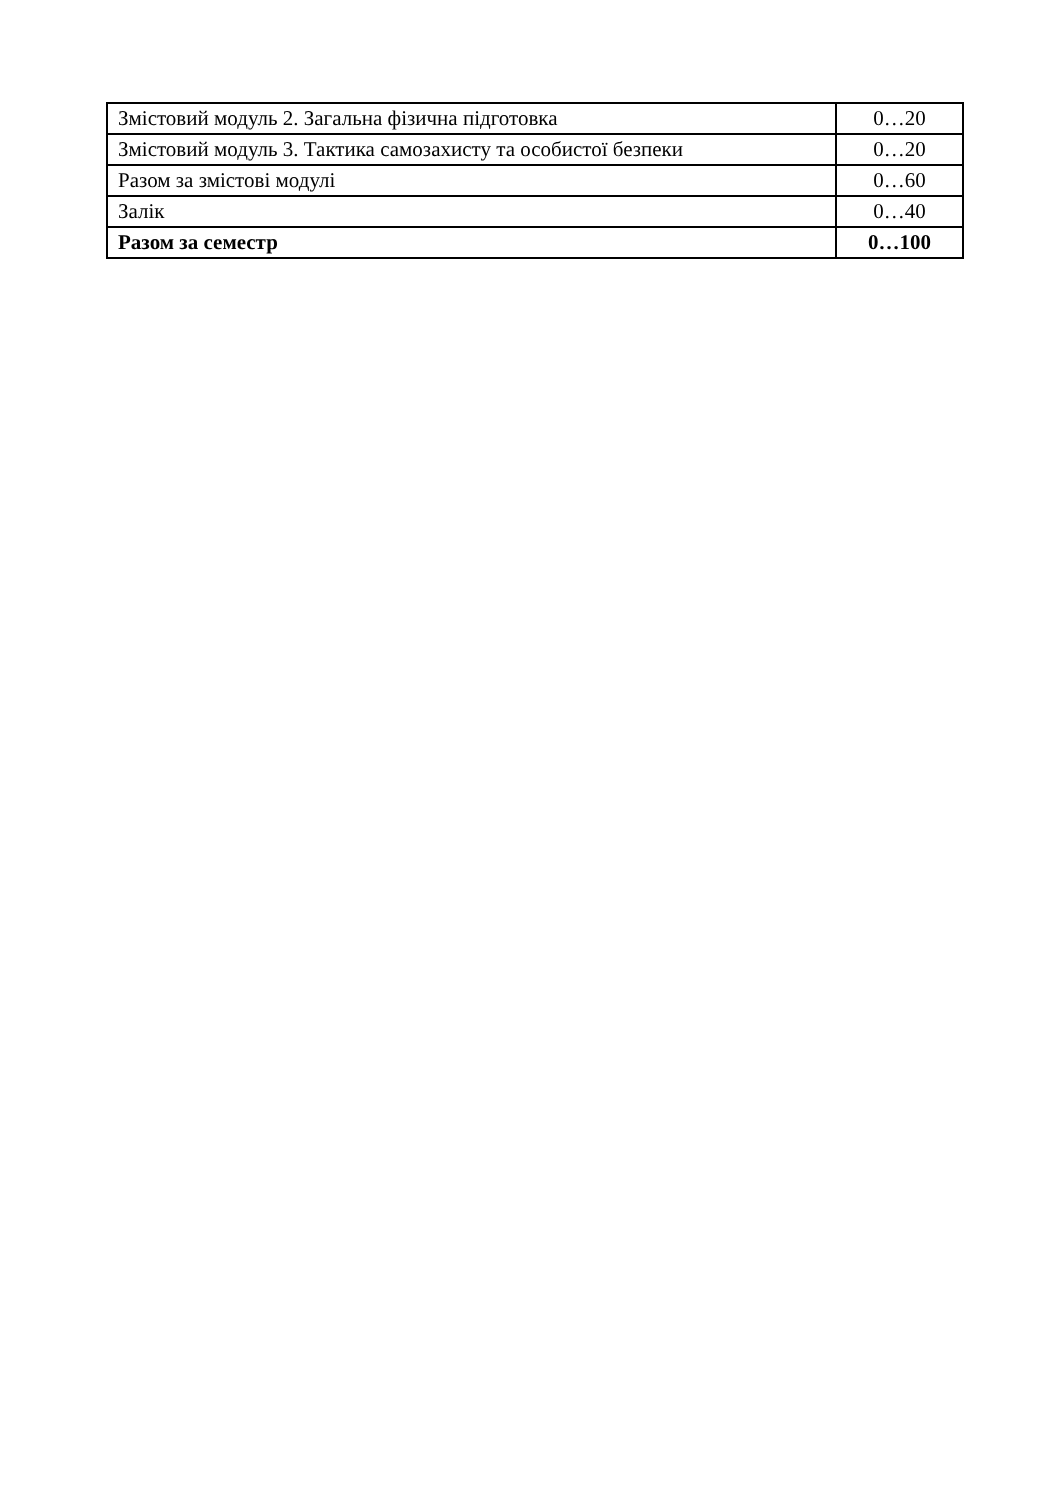| Змістовий модуль 2. Загальна фізична підготовка | 0…20 |
| Змістовий модуль 3. Тактика самозахисту та особистої безпеки | 0…20 |
| Разом за змістові модулі | 0…60 |
| Залік | 0…40 |
| Разом за семестр | 0…100 |